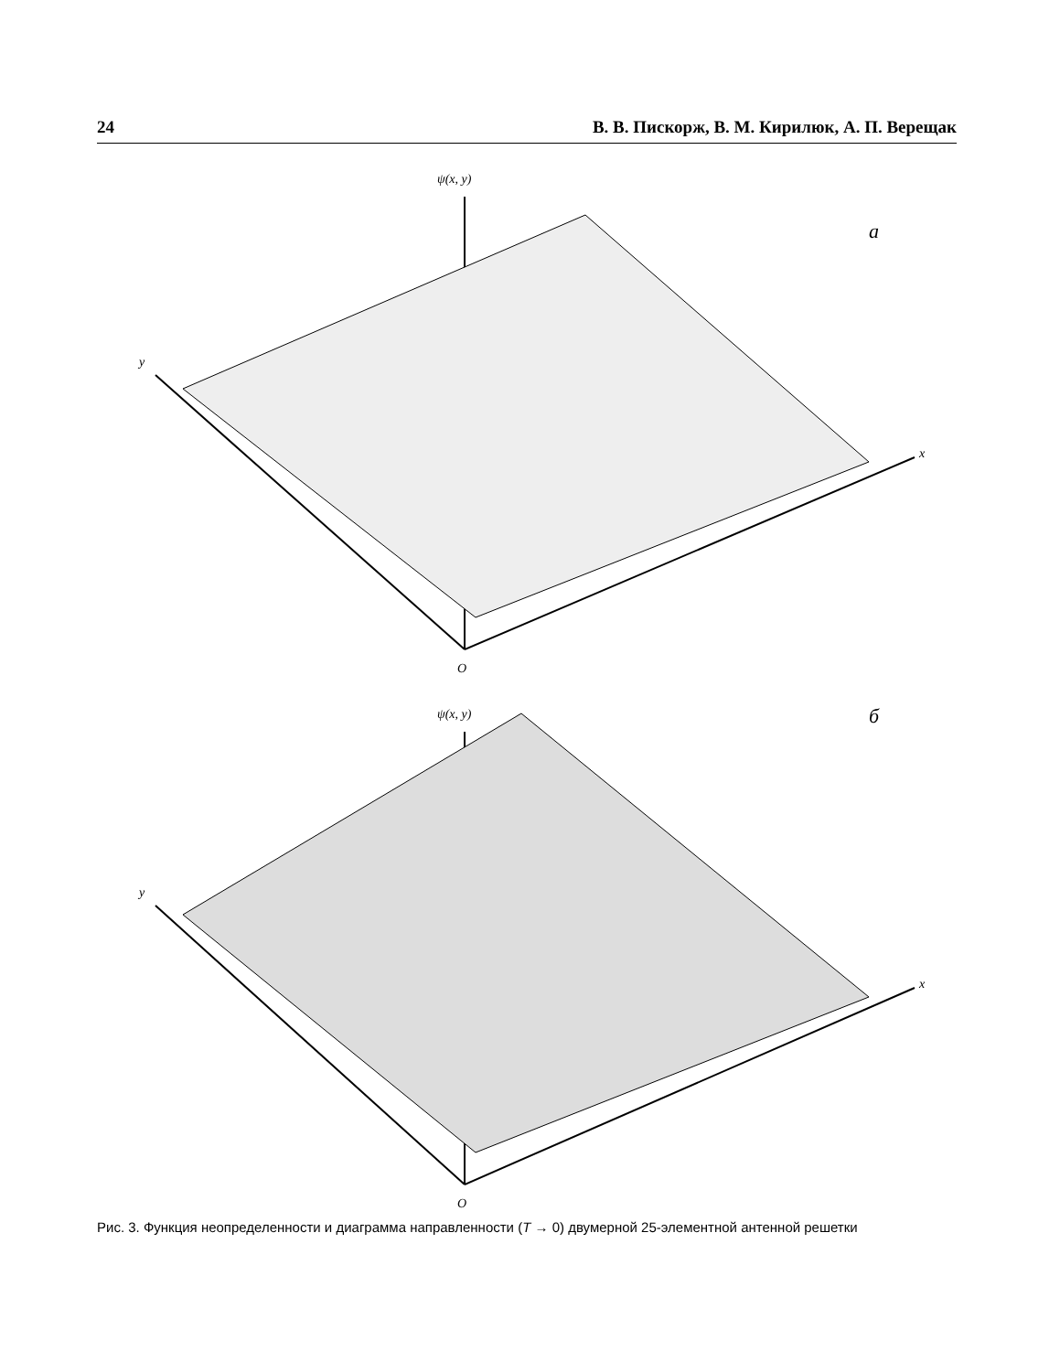24 В. В. Пискорж, В. М. Кирилюк, А. П. Верещак
ψ(x, y)
а
y
x
O
ψ(x, y)
б
y
x
O
Рис. 3. Функция неопределенности и диаграмма направленности (T → 0) двумерной 25-элементной антенной решетки